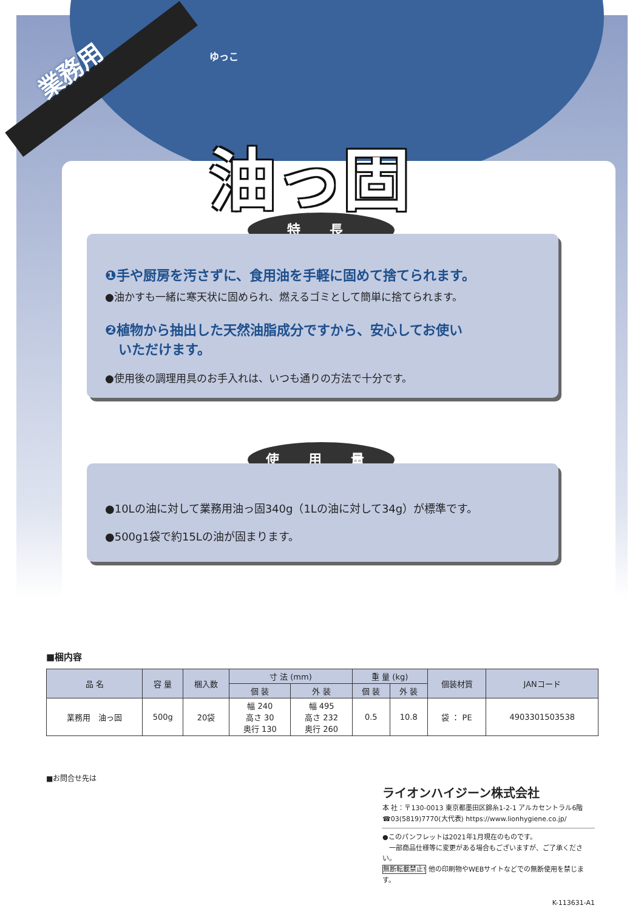業務用
ゆっこ
油っ固
特 長
❶手や厨房を汚さずに、食用油を手軽に固めて捨てられます。
●油かすも一緒に寒天状に固められ、燃えるゴミとして簡単に捨てられます。
❷植物から抽出した天然油脂成分ですから、安心してお使い
　いただけます。
●使用後の調理用具のお手入れは、いつも通りの方法で十分です。
使 用 量
●10Lの油に対して業務用油っ固340g（1Lの油に対して34g）が標準です。
●500g1袋で約15Lの油が固まります。
■梱内容
| 品 名 | 容 量 | 梱入数 | 寸 法 (mm) | | 重 量 (kg) | | 個装材質 | JANコード |
| --- | --- | --- | --- | --- | --- | --- | --- | --- |
| | | | 個 装 | 外 装 | 個 装 | 外 装 | | |
| 業務用 油っ固 | 500g | 20袋 | 幅 240 高さ 30 奥行 130 | 幅 495 高さ 232 奥行 260 | 0.5 | 10.8 | 袋 ： PE | 4903301503538 |
■お問合せ先は
ライオンハイジーン株式会社
本 社：〒130-0013 東京都墨田区錦糸1-2-1 アルカセントラル6階
☎03(5819)7770(大代表) https://www.lionhygiene.co.jp/
●このパンフレットは2021年1月現在のものです。
　一部商品仕様等に変更がある場合もございますが、ご了承ください。
無断転載禁止! 他の印刷物やWEBサイトなどでの無断使用を禁じます。
K-113631-A1